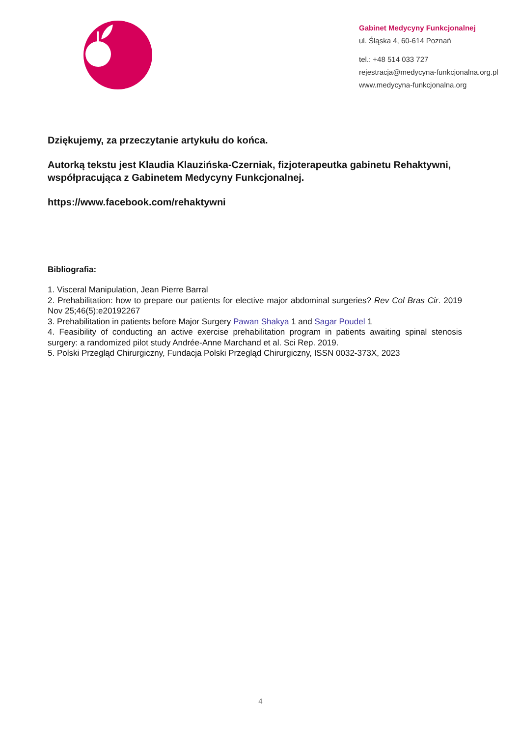Gabinet Medycyny Funkcjonalnej
ul. Śląska 4, 60-614 Poznań
tel.: +48 514 033 727
rejestracja@medycyna-funkcjonalna.org.pl
www.medycyna-funkcjonalna.org
Dziękujemy, za przeczytanie artykułu do końca.
Autorką tekstu jest Klaudia Klauzińska-Czerniak, fizjoterapeutka gabinetu Rehaktywni, współpracująca z Gabinetem Medycyny Funkcjonalnej.
https://www.facebook.com/rehaktywni
Bibliografia:
1. Visceral Manipulation, Jean Pierre Barral
2. Prehabilitation: how to prepare our patients for elective major abdominal surgeries? Rev Col Bras Cir. 2019 Nov 25;46(5):e20192267
3. Prehabilitation in patients before Major Surgery Pawan Shakya 1 and Sagar Poudel 1
4. Feasibility of conducting an active exercise prehabilitation program in patients awaiting spinal stenosis surgery: a randomized pilot study Andrée-Anne Marchand et al. Sci Rep. 2019.
5. Polski Przegląd Chirurgiczny, Fundacja Polski Przegląd Chirurgiczny, ISSN 0032-373X, 2023
4